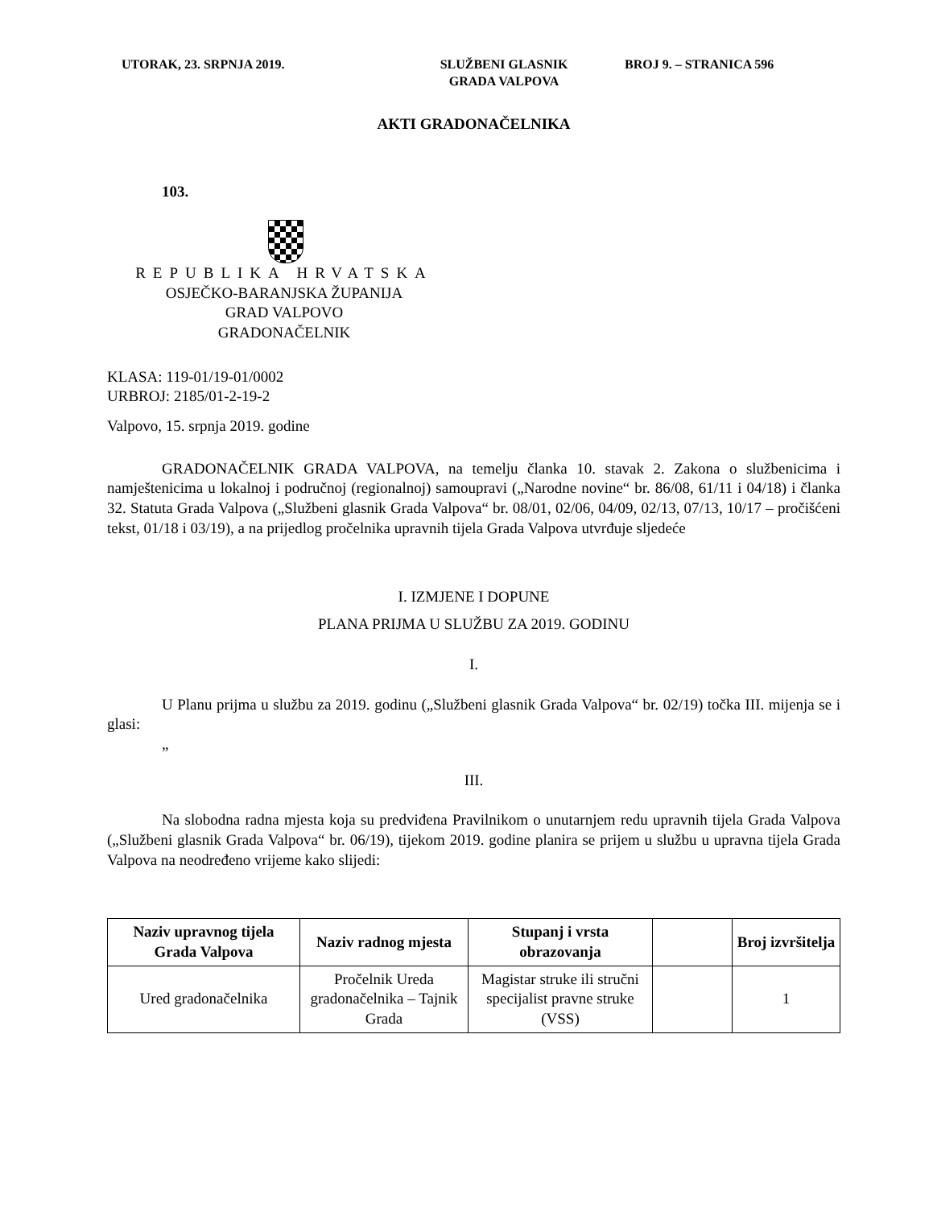UTORAK, 23. SRPNJA 2019. SLUŽBENI GLASNIK
GRADA VALPOVA
BROJ 9. – STRANICA 596
AKTI GRADONAČELNIKA
103.
REPUBLIKA HRVATSKA
OSJEČKO-BARANJSKA ŽUPANIJA
GRAD VALPOVO
GRADONAČELNIK
KLASA: 119-01/19-01/0002
URBROJ: 2185/01-2-19-2
Valpovo, 15. srpnja 2019. godine
GRADONAČELNIK GRADA VALPOVA, na temelju članka 10. stavak 2. Zakona o službenicima i namještenicima u lokalnoj i područnoj (regionalnoj) samoupravi („Narodne novine“ br. 86/08, 61/11 i 04/18) i članka 32. Statuta Grada Valpova („Službeni glasnik Grada Valpova“ br. 08/01, 02/06, 04/09, 02/13, 07/13, 10/17 – pročišćeni tekst, 01/18 i 03/19), a na prijedlog pročelnika upravnih tijela Grada Valpova utvrđuje sljedeće
I. IZMJENE I DOPUNE
PLANA PRIJMA U SLUŽBU ZA 2019. GODINU
I.
U Planu prijma u službu za 2019. godinu („Službeni glasnik Grada Valpova“ br. 02/19) točka III. mijenja se i glasi:
„
III.
Na slobodna radna mjesta koja su predviđena Pravilnikom o unutarnjem redu upravnih tijela Grada Valpova („Službeni glasnik Grada Valpova“ br. 06/19), tijekom 2019. godine planira se prijem u službu u upravna tijela Grada Valpova na neodređeno vrijeme kako slijedi:
| Naziv upravnog tijela Grada Valpova | Naziv radnog mjesta | Stupanj i vrsta obrazovanja | | Broj izvršitelja |
| --- | --- | --- | --- | --- |
| Ured gradonačelnika | Pročelnik Ureda gradonačelnika – Tajnik Grada | Magistar struke ili stručni specijalist pravne struke (VSS) | | 1 |